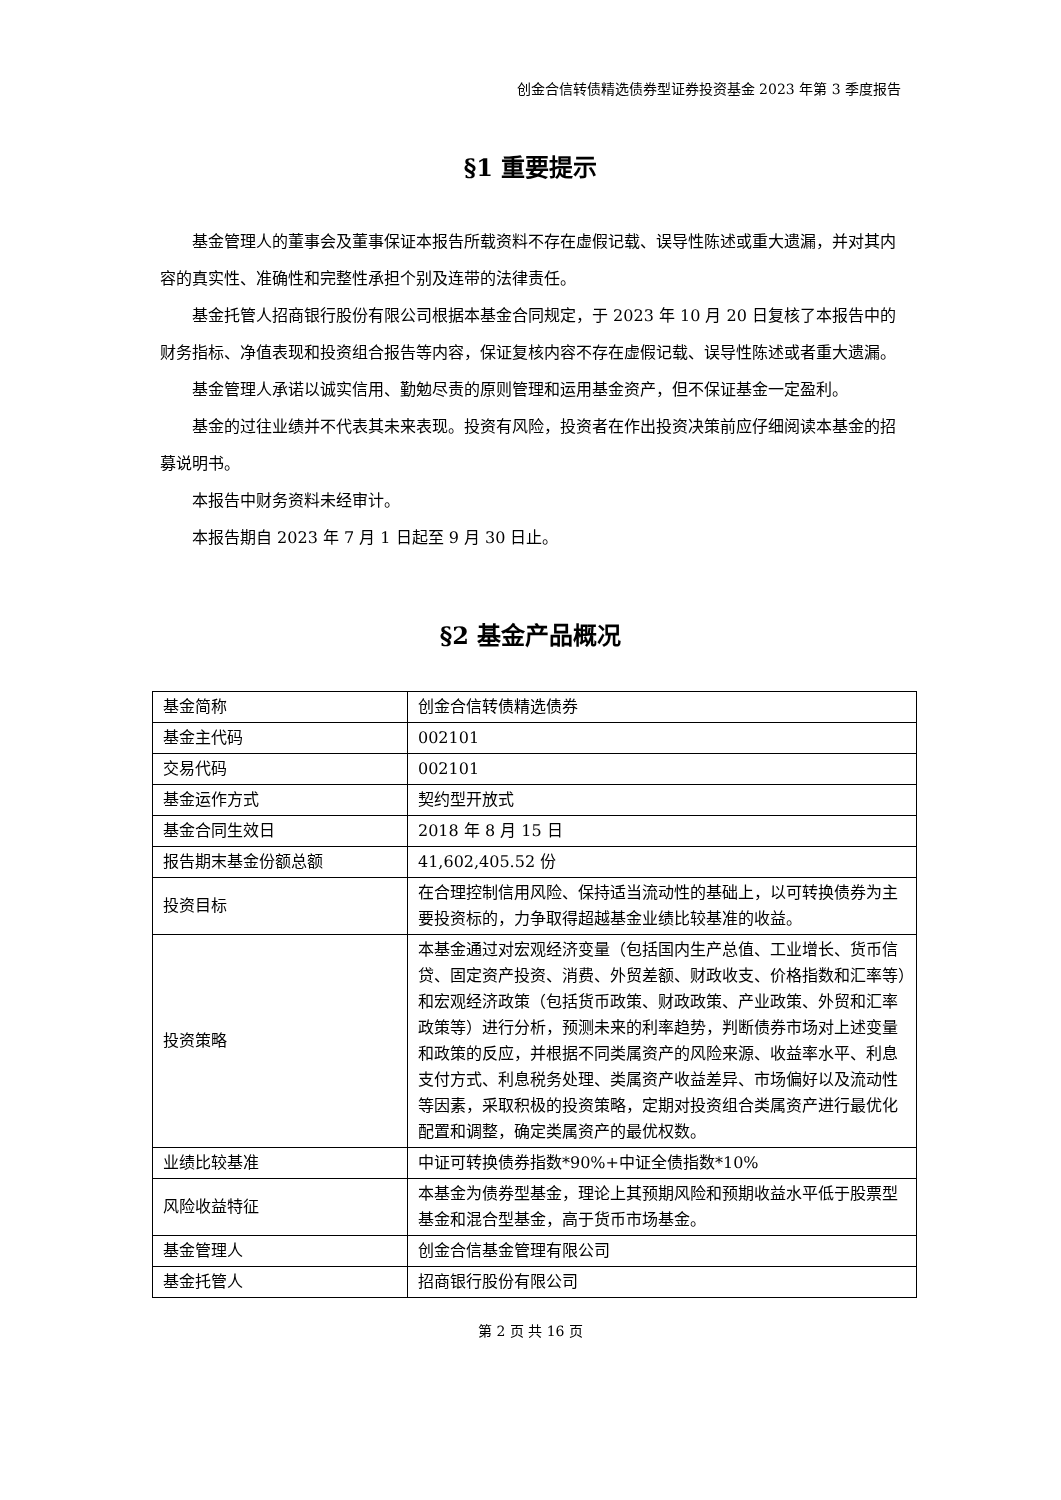创金合信转债精选债券型证券投资基金 2023 年第 3 季度报告
§1 重要提示
基金管理人的董事会及董事保证本报告所载资料不存在虚假记载、误导性陈述或重大遗漏，并对其内容的真实性、准确性和完整性承担个别及连带的法律责任。
基金托管人招商银行股份有限公司根据本基金合同规定，于 2023 年 10 月 20 日复核了本报告中的财务指标、净值表现和投资组合报告等内容，保证复核内容不存在虚假记载、误导性陈述或者重大遗漏。
基金管理人承诺以诚实信用、勤勉尽责的原则管理和运用基金资产，但不保证基金一定盈利。
基金的过往业绩并不代表其未来表现。投资有风险，投资者在作出投资决策前应仔细阅读本基金的招募说明书。
本报告中财务资料未经审计。
本报告期自 2023 年 7 月 1 日起至 9 月 30 日止。
§2 基金产品概况
| 基金简称 | 创金合信转债精选债券 |
| 基金主代码 | 002101 |
| 交易代码 | 002101 |
| 基金运作方式 | 契约型开放式 |
| 基金合同生效日 | 2018 年 8 月 15 日 |
| 报告期末基金份额总额 | 41,602,405.52 份 |
| 投资目标 | 在合理控制信用风险、保持适当流动性的基础上，以可转换债券为主要投资标的，力争取得超越基金业绩比较基准的收益。 |
| 投资策略 | 本基金通过对宏观经济变量（包括国内生产总值、工业增长、货币信贷、固定资产投资、消费、外贸差额、财政收支、价格指数和汇率等）和宏观经济政策（包括货币政策、财政政策、产业政策、外贸和汇率政策等）进行分析，预测未来的利率趋势，判断债券市场对上述变量和政策的反应，并根据不同类属资产的风险来源、收益率水平、利息支付方式、利息税务处理、类属资产收益差异、市场偏好以及流动性等因素，采取积极的投资策略，定期对投资组合类属资产进行最优化配置和调整，确定类属资产的最优权数。 |
| 业绩比较基准 | 中证可转换债券指数*90%+中证全债指数*10% |
| 风险收益特征 | 本基金为债券型基金，理论上其预期风险和预期收益水平低于股票型基金和混合型基金，高于货币市场基金。 |
| 基金管理人 | 创金合信基金管理有限公司 |
| 基金托管人 | 招商银行股份有限公司 |
第 2 页 共 16 页